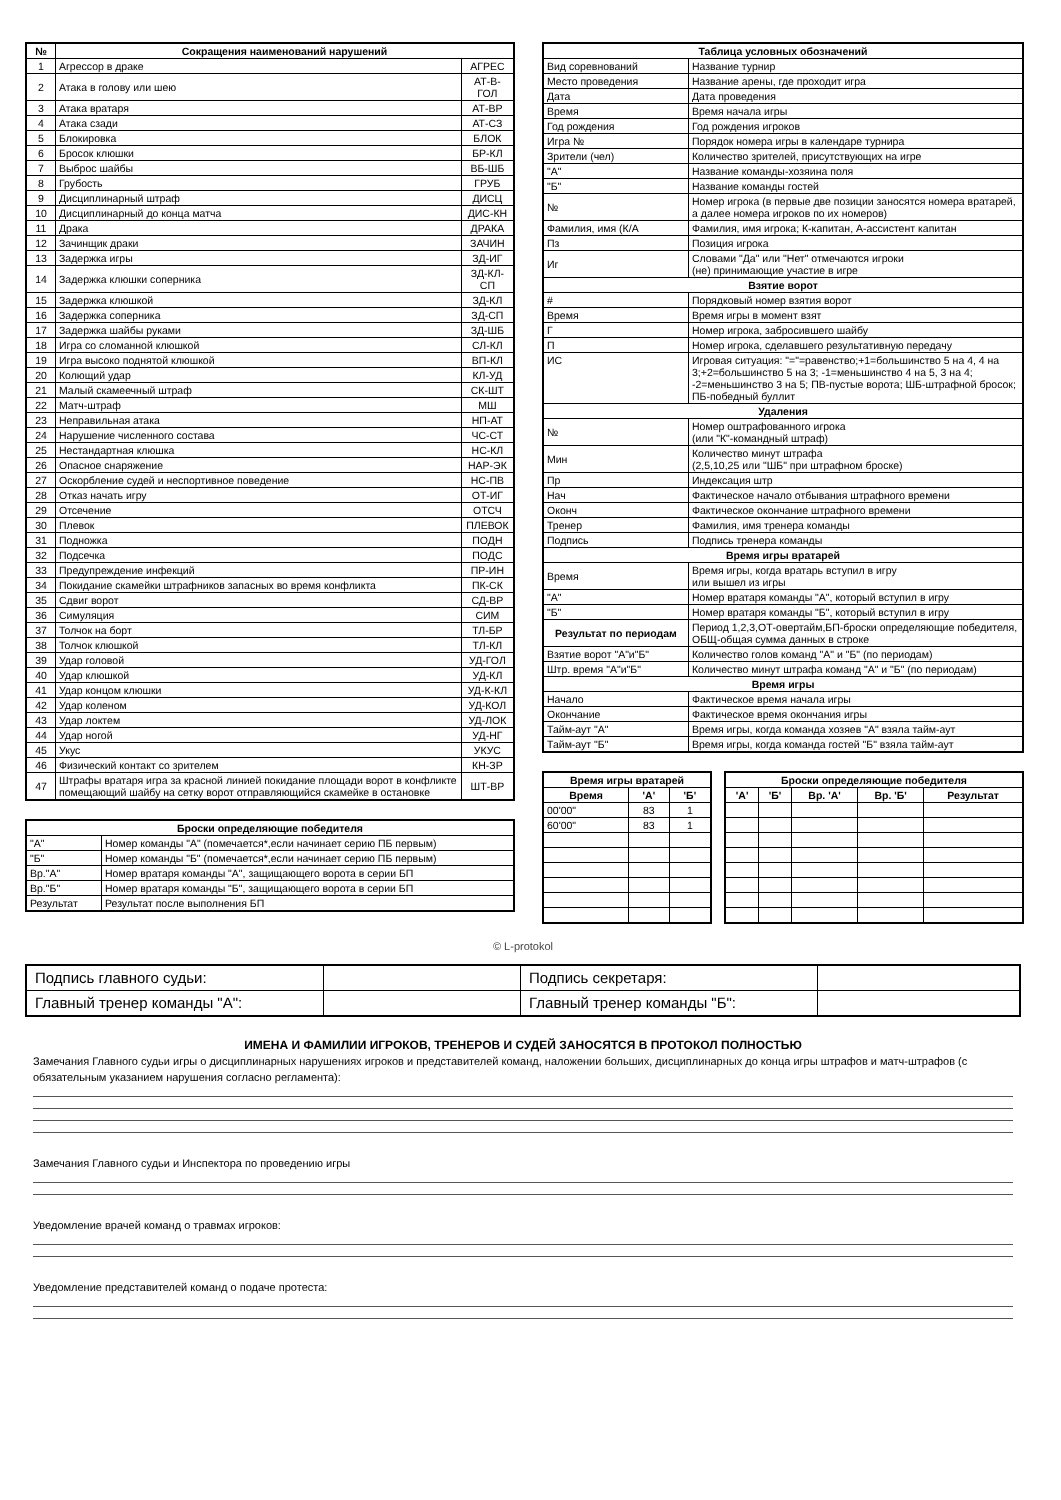| № | Сокращения наименований нарушений | |
| --- | --- | --- |
| 1 | Агрессор в драке | АГРЕС |
| 2 | Атака в голову или шею | АТ-В-ГОЛ |
| 3 | Атака вратаря | АТ-ВР |
| 4 | Атака сзади | АТ-СЗ |
| 5 | Блокировка | БЛОК |
| 6 | Бросок клюшки | БР-КЛ |
| 7 | Выброс шайбы | ВБ-ШБ |
| 8 | Грубость | ГРУБ |
| 9 | Дисциплинарный штраф | ДИСЦ |
| 10 | Дисциплинарный до конца матча | ДИС-КН |
| 11 | Драка | ДРАКА |
| 12 | Зачинщик драки | ЗАЧИН |
| 13 | Задержка игры | ЗД-ИГ |
| 14 | Задержка клюшки соперника | ЗД-КЛ-СП |
| 15 | Задержка клюшкой | ЗД-КЛ |
| 16 | Задержка соперника | ЗД-СП |
| 17 | Задержка шайбы руками | ЗД-ШБ |
| 18 | Игра со сломанной клюшкой | СЛ-КЛ |
| 19 | Игра высоко поднятой клюшкой | ВП-КЛ |
| 20 | Колющий удар | КЛ-УД |
| 21 | Малый скамеечный штраф | СК-ШТ |
| 22 | Матч-штраф | МШ |
| 23 | Неправильная атака | НП-АТ |
| 24 | Нарушение численного состава | ЧС-СТ |
| 25 | Нестандартная клюшка | НС-КЛ |
| 26 | Опасное снаряжение | НАР-ЭК |
| 27 | Оскорбление судей и неспортивное поведение | НС-ПВ |
| 28 | Отказ начать игру | ОТ-ИГ |
| 29 | Отсечение | ОТСЧ |
| 30 | Плевок | ПЛЕВОК |
| 31 | Подножка | ПОДН |
| 32 | Подсечка | ПОДС |
| 33 | Предупреждение инфекций | ПР-ИН |
| 34 | Покидание скамейки штрафников запасных во время конфликта | ПК-СК |
| 35 | Сдвиг ворот | СД-ВР |
| 36 | Симуляция | СИМ |
| 37 | Толчок на борт | ТЛ-БР |
| 38 | Толчок клюшкой | ТЛ-КЛ |
| 39 | Удар головой | УД-ГОЛ |
| 40 | Удар клюшкой | УД-КЛ |
| 41 | Удар концом клюшки | УД-К-КЛ |
| 42 | Удар коленом | УД-КОЛ |
| 43 | Удар локтем | УД-ЛОК |
| 44 | Удар ногой | УД-НГ |
| 45 | Укус | УКУС |
| 46 | Физический контакт со зрителем | КН-ЗР |
| 47 | Штрафы вратаря игра за красной линией покидание площади ворот в конфликте помещающий шайбу на сетку ворот отправляющийся скамейке в остановке | ШТ-ВР |
| Броски определяющие победителя | |
| --- | --- |
| "А" | Номер команды "А" (помечается*,если начинает серию ПБ первым) |
| "Б" | Номер команды "Б" (помечается*,если начинает серию ПБ первым) |
| Вр."А" | Номер вратаря команды "А", защищающего ворота в серии БП |
| Вр."Б" | Номер вратаря команды "Б", защищающего ворота в серии БП |
| Результат | Результат после выполнения БП |
| Таблица условных обозначений | |
| --- | --- |
| Вид соревнований | Название турнир |
| Место проведения | Название арены, где проходит игра |
| Дата | Дата проведения |
| Время | Время начала игры |
| Год рождения | Год рождения игроков |
| Игра № | Порядок номера игры в календаре турнира |
| Зрители (чел) | Количество зрителей, присутствующих на игре |
| "А" | Название команды-хозяина поля |
| "Б" | Название команды гостей |
| № | Номер игрока (в первые две позиции заносятся номера вратарей, а далее номера игроков по их номеров) |
| Фамилия, имя (К/А | Фамилия, имя игрока; К-капитан, А-ассистент капитан |
| Пз | Позиция игрока |
| Иг | Словами "Да" или "Нет" отмечаются игроки (не) принимающие участие в игре |
| Взятие ворот | |
| # | Порядковый номер взятия ворот |
| Время | Время игры в момент взят |
| Г | Номер игрока, забросившего шайбу |
| П | Номер игрока, сделавшего результативную передачу |
| ИС | Игровая ситуация: "="=равенство;+1=большинство 5 на 4, 4 на 3;+2=большинство 5 на 3; -1=меньшинство 4 на 5, 3 на 4; -2=меньшинство 3 на 5; ПВ-пустые ворота; ШБ-штрафной бросок; ПБ-победный буллит |
| Удаления | |
| № | Номер оштрафованного игрока (или "К"-командный штраф) |
| Мин | Количество минут штрафа (2,5,10,25 или "ШБ" при штрафном броске) |
| Пр | Индексация штр |
| Нач | Фактическое начало отбывания штрафного времени |
| Оконч | Фактическое окончание штрафного времени |
| Тренер | Фамилия, имя тренера команды |
| Подпись | Подпись тренера команды |
| Время игры вратарей | |
| Время | Время игры, когда вратарь вступил в игру или вышел из игры |
| "А" | Номер вратаря команды "А", который вступил в игру |
| "Б" | Номер вратаря команды "Б", который вступил в игру |
| Результат по периодам | Период 1,2,3,ОТ-овертайм,БП-броски определяющие победителя, ОБЩ-общая сумма данных в строке |
| Взятие ворот "А"и"Б" | Количество голов команд "А" и "Б" (по периодам) |
| Штр. время "А"и"Б" | Количество минут штрафа команд "А" и "Б" (по периодам) |
| Время игры | |
| Начало | Фактическое время начала игры |
| Окончание | Фактическое время окончания игры |
| Тайм-аут "А" | Время игры, когда команда хозяев "А" взяла тайм-аут |
| Тайм-аут "Б" | Время игры, когда команда гостей "Б" взяла тайм-аут |
| Время игры вратарей | | |
| --- | --- | --- |
| Время | 'А' | 'Б' |
| 00'00" | 83 | 1 |
| 60'00" | 83 | 1 |
| Броски определяющие победителя | | | | |
| --- | --- | --- | --- | --- |
| 'А' | 'Б' | Вр. 'А' | Вр. 'Б' | Результат |
© L-protokol
| Подпись главного судьи: | | Подпись секретаря: | |
| Главный тренер команды "А": | | Главный тренер команды "Б": | |
ИМЕНА И ФАМИЛИИ ИГРОКОВ, ТРЕНЕРОВ И СУДЕЙ ЗАНОСЯТСЯ В ПРОТОКОЛ ПОЛНОСТЬЮ
Замечания Главного судьи игры о дисциплинарных нарушениях игроков и представителей команд, наложении больших, дисциплинарных до конца игры штрафов и матч-штрафов (с обязательным указанием нарушения согласно регламента):
Замечания Главного судьи и Инспектора по проведению игры
Уведомление врачей команд о травмах игроков:
Уведомление представителей команд о подаче протеста: